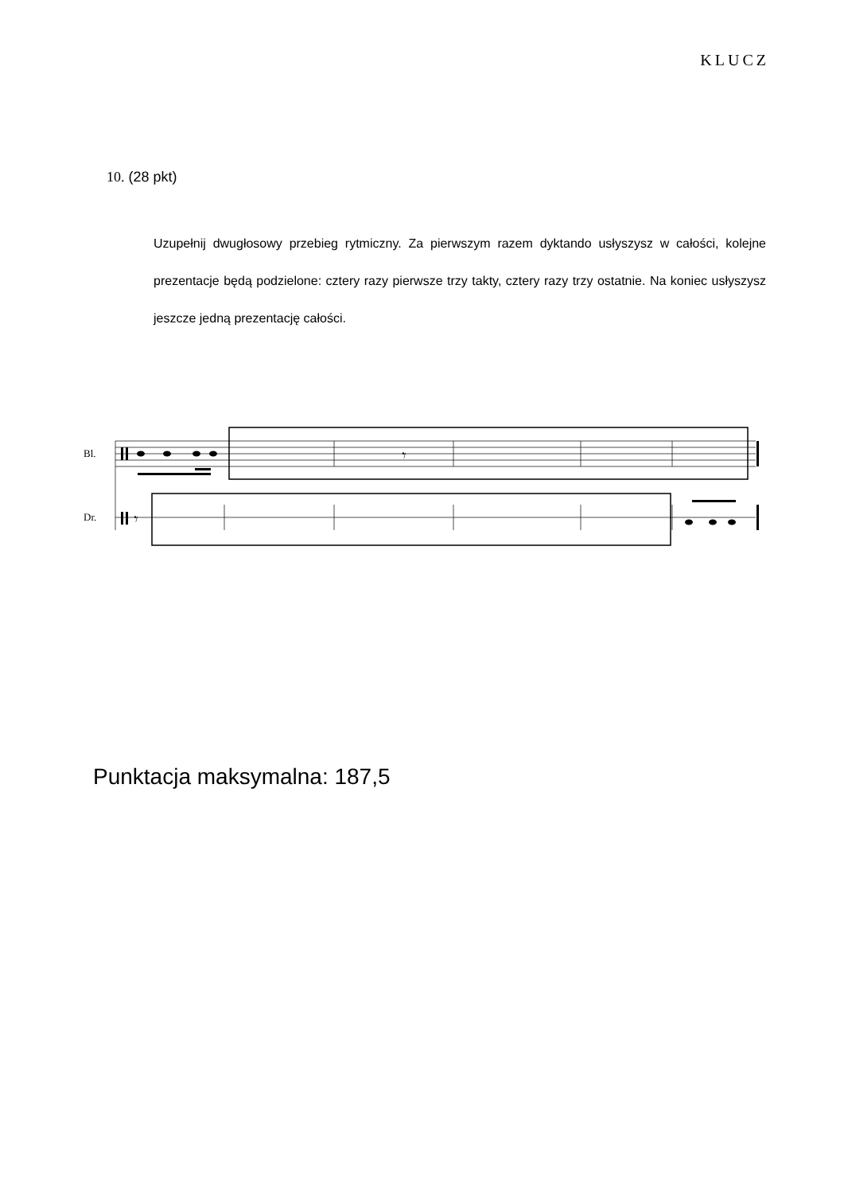KLUCZ
10. (28 pkt)
Uzupełnij dwugłosowy przebieg rytmiczny. Za pierwszym razem dyktando usłyszysz w całości, kolejne prezentacje będą podzielone: cztery razy pierwsze trzy takty, cztery razy trzy ostatnie. Na koniec usłyszysz jeszcze jedną prezentację całości.
Bl.
Dr.
𝄾
𝄾
Punktacja maksymalna: 187,5